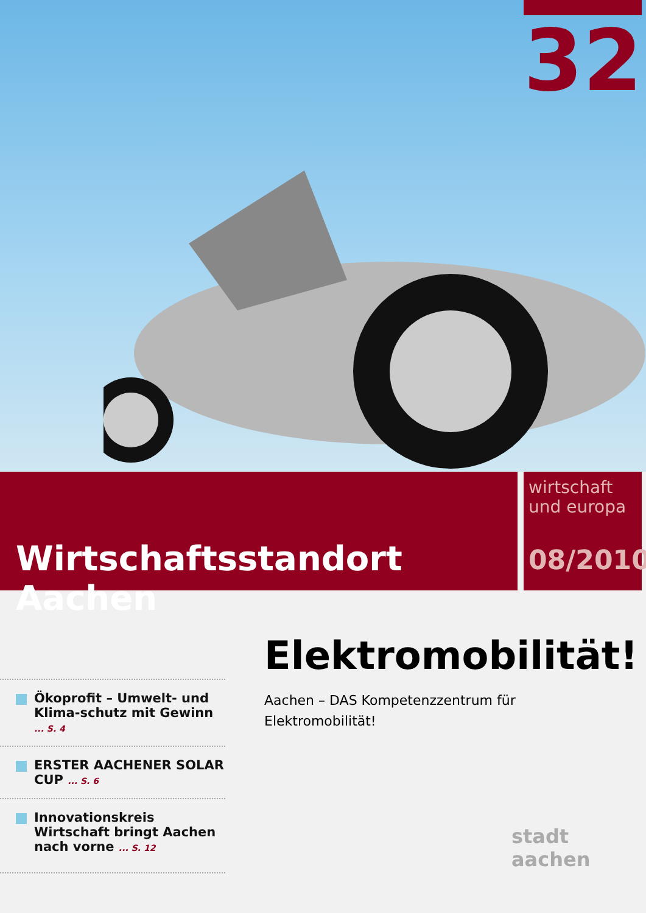32
Wirtschaftsstandort Aachen
wirtschaft
und europa
08/2010
Ökoprofit – Umwelt- und Klima-schutz mit Gewinn ... S. 4
ERSTER AACHENER SOLAR CUP ... S. 6
Innovationskreis Wirtschaft bringt Aachen nach vorne ... S. 12
Elektromobilität!
Aachen – DAS Kompetenzzentrum für
Elektromobilität!
stadt aachen